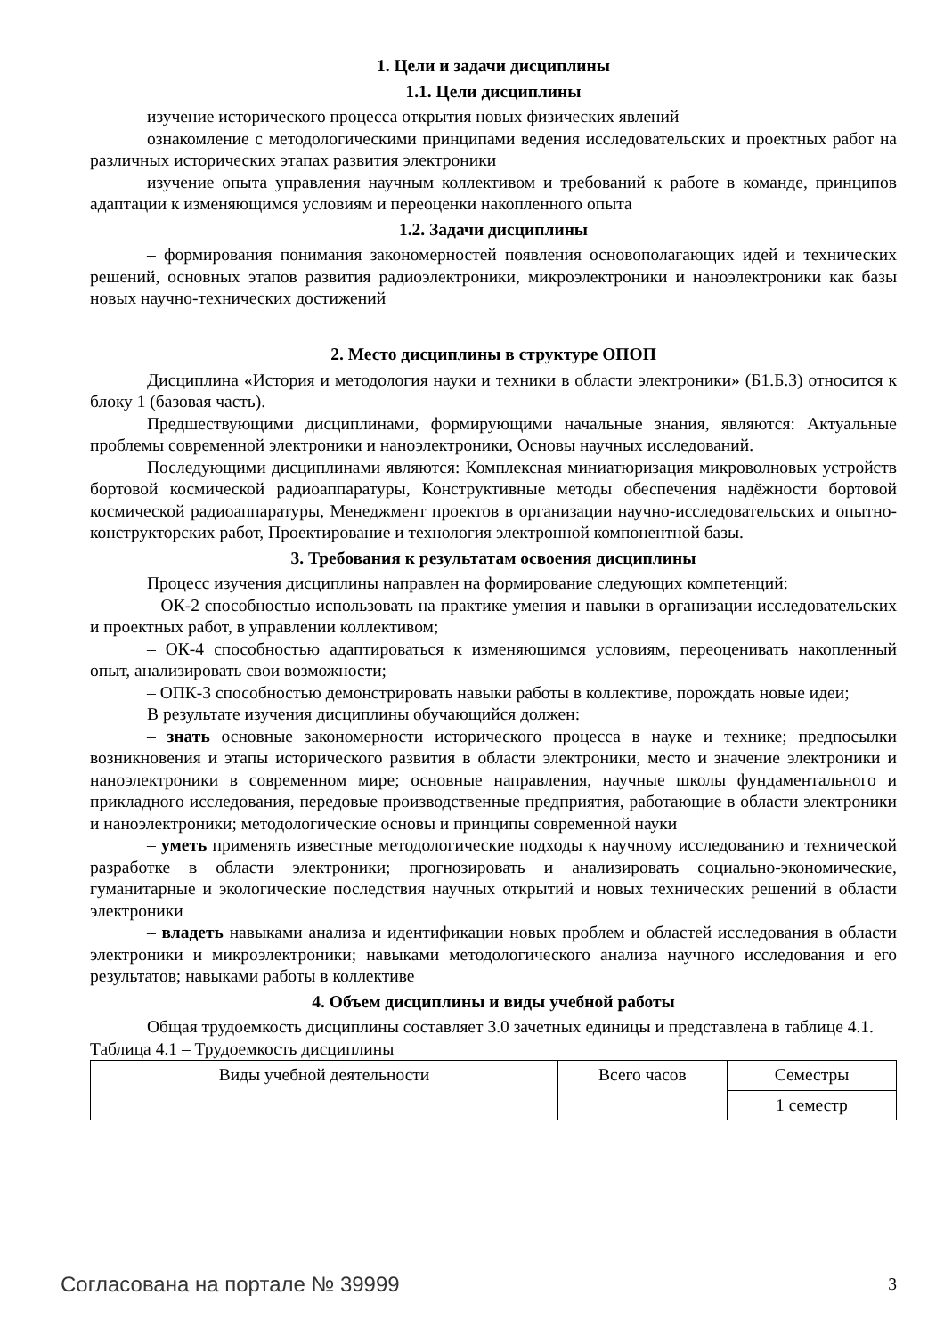1. Цели и задачи дисциплины
1.1. Цели дисциплины
изучение исторического процесса открытия новых физических явлений
ознакомление с методологическими принципами ведения исследовательских и проектных работ на различных исторических этапах развития электроники
изучение опыта управления научным коллективом и требований к работе в команде, принципов адаптации к изменяющимся условиям и переоценки накопленного опыта
1.2. Задачи дисциплины
– формирования понимания закономерностей появления основополагающих идей и технических решений, основных этапов развития радиоэлектроники, микроэлектроники и наноэлектроники как базы новых научно-технических достижений
–
2. Место дисциплины в структуре ОПОП
Дисциплина «История и методология науки и техники в области электроники» (Б1.Б.3) относится к блоку 1 (базовая часть).
Предшествующими дисциплинами, формирующими начальные знания, являются: Актуальные проблемы современной электроники и наноэлектроники, Основы научных исследований.
Последующими дисциплинами являются: Комплексная миниатюризация микроволновых устройств бортовой космической радиоаппаратуры, Конструктивные методы обеспечения надёжности бортовой космической радиоаппаратуры, Менеджмент проектов в организации научно-исследовательских и опытно-конструкторских работ, Проектирование и технология электронной компонентной базы.
3. Требования к результатам освоения дисциплины
Процесс изучения дисциплины направлен на формирование следующих компетенций:
– ОК-2 способностью использовать на практике умения и навыки в организации исследовательских и проектных работ, в управлении коллективом;
– ОК-4 способностью адаптироваться к изменяющимся условиям, переоценивать накопленный опыт, анализировать свои возможности;
– ОПК-3 способностью демонстрировать навыки работы в коллективе, порождать новые идеи;
В результате изучения дисциплины обучающийся должен:
– знать основные закономерности исторического процесса в науке и технике; предпосылки возникновения и этапы исторического развития в области электроники, место и значение электроники и наноэлектроники в современном мире; основные направления, научные школы фундаментального и прикладного исследования, передовые производственные предприятия, работающие в области электроники и наноэлектроники; методологические основы и принципы современной науки
– уметь применять известные методологические подходы к научному исследованию и технической разработке в области электроники; прогнозировать и анализировать социально-экономические, гуманитарные и экологические последствия научных открытий и новых технических решений в области электроники
– владеть навыками анализа и идентификации новых проблем и областей исследования в области электроники и микроэлектроники; навыками методологического анализа научного исследования и его результатов; навыками работы в коллективе
4. Объем дисциплины и виды учебной работы
Общая трудоемкость дисциплины составляет 3.0 зачетных единицы и представлена в таблице 4.1.
Таблица 4.1 – Трудоемкость дисциплины
| Виды учебной деятельности | Всего часов | Семестры |
| | | 1 семестр |
Согласована на портале № 39999 3